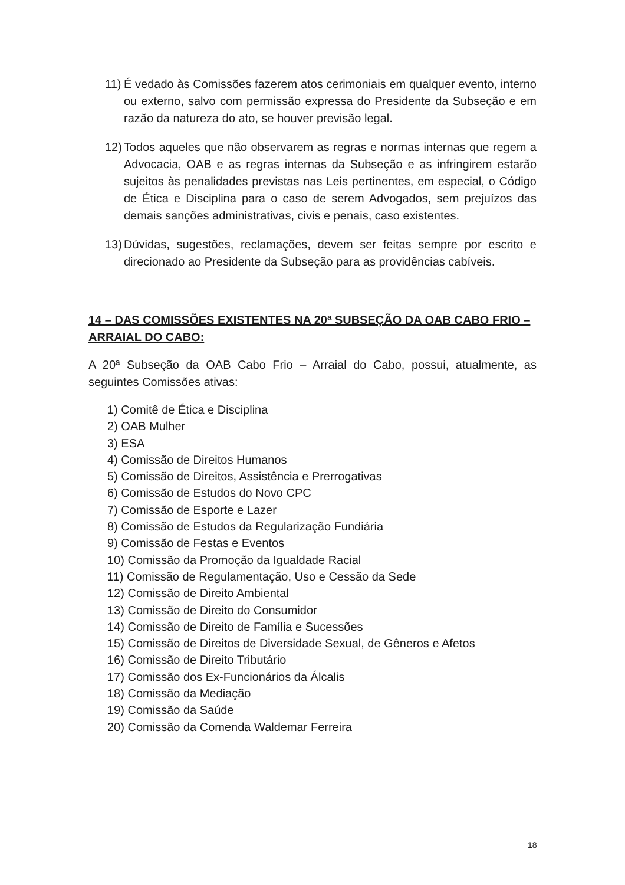11) É vedado às Comissões fazerem atos cerimoniais em qualquer evento, interno ou externo, salvo com permissão expressa do Presidente da Subseção e em razão da natureza do ato, se houver previsão legal.
12) Todos aqueles que não observarem as regras e normas internas que regem a Advocacia, OAB e as regras internas da Subseção e as infringirem estarão sujeitos às penalidades previstas nas Leis pertinentes, em especial, o Código de Ética e Disciplina para o caso de serem Advogados, sem prejuízos das demais sanções administrativas, civis e penais, caso existentes.
13) Dúvidas, sugestões, reclamações, devem ser feitas sempre por escrito e direcionado ao Presidente da Subseção para as providências cabíveis.
14 – DAS COMISSÕES EXISTENTES NA 20ª SUBSEÇÃO DA OAB CABO FRIO – ARRAIAL DO CABO:
A 20ª Subseção da OAB Cabo Frio – Arraial do Cabo, possui, atualmente, as seguintes Comissões ativas:
1) Comitê de Ética e Disciplina
2) OAB Mulher
3) ESA
4) Comissão de Direitos Humanos
5) Comissão de Direitos, Assistência e Prerrogativas
6) Comissão de Estudos do Novo CPC
7) Comissão de Esporte e Lazer
8) Comissão de Estudos da Regularização Fundiária
9) Comissão de Festas e Eventos
10) Comissão da Promoção da Igualdade Racial
11) Comissão de Regulamentação, Uso e Cessão da Sede
12) Comissão de Direito Ambiental
13) Comissão de Direito do Consumidor
14) Comissão de Direito de Família e Sucessões
15) Comissão de Direitos de Diversidade Sexual, de Gêneros e Afetos
16) Comissão de Direito Tributário
17) Comissão dos Ex-Funcionários da Álcalis
18) Comissão da Mediação
19) Comissão da Saúde
20) Comissão da Comenda Waldemar Ferreira
18